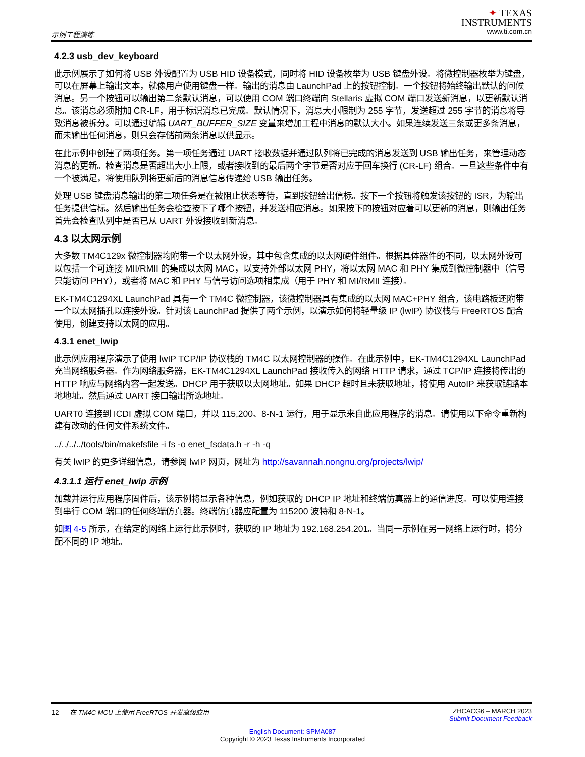示例工程演练
✦ TEXAS
INSTRUMENTS
www.ti.com.cn
4.2.3 usb_dev_keyboard
此示例展示了如何将 USB 外设配置为 USB HID 设备模式，同时将 HID 设备枚举为 USB 键盘外设。将微控制器枚举为键盘，可以在屏幕上输出文本，就像用户使用键盘一样。输出的消息由 LaunchPad 上的按钮控制。一个按钮将始终输出默认的问候消息。另一个按钮可以输出第二条默认消息，可以使用 COM 端口终端向 Stellaris 虚拟 COM 端口发送新消息，以更新默认消息。该消息必须附加 CR-LF，用于标识消息已完成。默认情况下，消息大小限制为 255 字节，发送超过 255 字节的消息将导致消息被拆分。可以通过编辑 UART_BUFFER_SIZE 变量来增加工程中消息的默认大小。如果连续发送三条或更多条消息，而未输出任何消息，则只会存储前两条消息以供显示。
在此示例中创建了两项任务。第一项任务通过 UART 接收数据并通过队列将已完成的消息发送到 USB 输出任务，来管理动态消息的更新。检查消息是否超出大小上限，或者接收到的最后两个字节是否对应于回车换行 (CR-LF) 组合。一旦这些条件中有一个被满足，将使用队列将更新后的消息信息传递给 USB 输出任务。
处理 USB 键盘消息输出的第二项任务是在被阻止状态等待，直到按钮给出信标。按下一个按钮将触发该按钮的 ISR，为输出任务提供信标。然后输出任务会检查按下了哪个按钮，并发送相应消息。如果按下的按钮对应着可以更新的消息，则输出任务首先会检查队列中是否已从 UART 外设接收到新消息。
4.3 以太网示例
大多数 TM4C129x 微控制器均附带一个以太网外设，其中包含集成的以太网硬件组件。根据具体器件的不同，以太网外设可以包括一个可连接 MII/RMII 的集成以太网 MAC，以支持外部以太网 PHY，将以太网 MAC 和 PHY 集成到微控制器中（信号只能访问 PHY），或者将 MAC 和 PHY 与信号访问选项相集成（用于 PHY 和 MI/RMII 连接）。
EK-TM4C1294XL LaunchPad 具有一个 TM4C 微控制器，该微控制器具有集成的以太网 MAC+PHY 组合，该电路板还附带一个以太网插孔以连接外设。针对该 LaunchPad 提供了两个示例，以演示如何将轻量级 IP (lwIP) 协议栈与 FreeRTOS 配合使用，创建支持以太网的应用。
4.3.1 enet_lwip
此示例应用程序演示了使用 lwIP TCP/IP 协议栈的 TM4C 以太网控制器的操作。在此示例中，EK-TM4C1294XL LaunchPad 充当网络服务器。作为网络服务器，EK-TM4C1294XL LaunchPad 接收传入的网络 HTTP 请求，通过 TCP/IP 连接将传出的 HTTP 响应与网络内容一起发送。DHCP 用于获取以太网地址。如果 DHCP 超时且未获取地址，将使用 AutoIP 来获取链路本地地址。然后通过 UART 接口输出所选地址。
UART0 连接到 ICDI 虚拟 COM 端口，并以 115,200、8-N-1 运行，用于显示来自此应用程序的消息。请使用以下命令重新构建有改动的任何文件系统文件。
../../../../tools/bin/makefsfile -i fs -o enet_fsdata.h -r -h -q
有关 lwIP 的更多详细信息，请参阅 lwIP 网页，网址为 http://savannah.nongnu.org/projects/lwip/
4.3.1.1 运行 enet_lwip 示例
加载并运行应用程序固件后，该示例将显示各种信息，例如获取的 DHCP IP 地址和终端仿真器上的通信进度。可以使用连接到串行 COM 端口的任何终端仿真器。终端仿真器应配置为 115200 波特和 8-N-1。
如图 4-5 所示，在给定的网络上运行此示例时，获取的 IP 地址为 192.168.254.201。当同一示例在另一网络上运行时，将分配不同的 IP 地址。
12 在 TM4C MCU 上使用 FreeRTOS 开发高级应用 ZHCACG6 – MARCH 2023
Submit Document Feedback
English Document: SPMA087
Copyright © 2023 Texas Instruments Incorporated